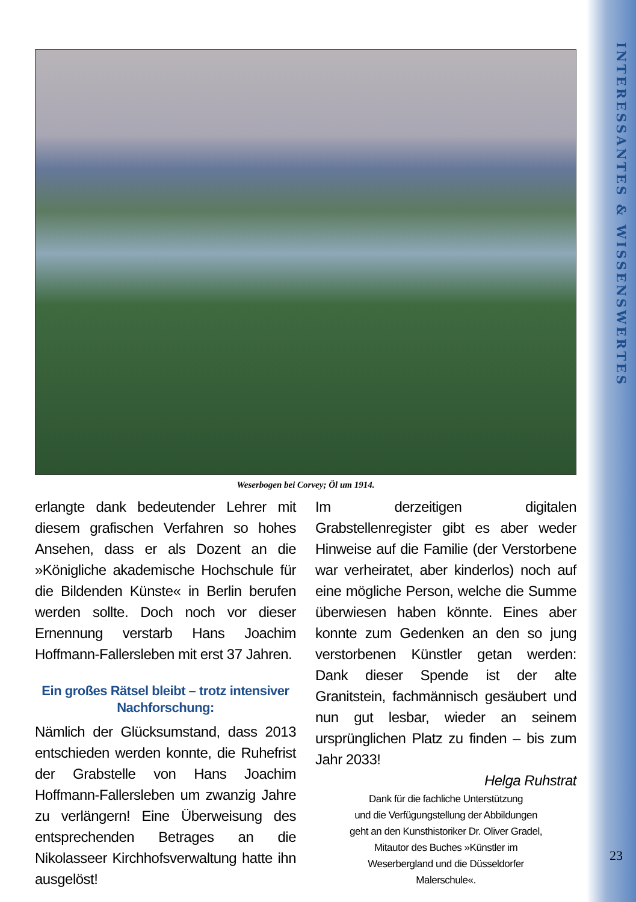INTERESSANTES & WISSENSWERTES
Weserbogen bei Corvey; Öl um 1914.
erlangte dank bedeutender Lehrer mit diesem grafischen Verfahren so hohes Ansehen, dass er als Dozent an die »Königliche akademische Hochschule für die Bildenden Künste« in Berlin berufen werden sollte. Doch noch vor dieser Ernennung verstarb Hans Joachim Hoffmann-Fallersleben mit erst 37 Jahren.
Ein großes Rätsel bleibt – trotz intensiver Nachforschung:
Nämlich der Glücksumstand, dass 2013 entschieden werden konnte, die Ruhefrist der Grabstelle von Hans Joachim Hoffmann-Fallersleben um zwanzig Jahre zu verlängern! Eine Überweisung des entsprechenden Betrages an die Nikolasseer Kirchhofsverwaltung hatte ihn ausgelöst!
Im derzeitigen digitalen Grabstellenregister gibt es aber weder Hinweise auf die Familie (der Verstorbene war verheiratet, aber kinderlos) noch auf eine mögliche Person, welche die Summe überwiesen haben könnte. Eines aber konnte zum Gedenken an den so jung verstorbenen Künstler getan werden: Dank dieser Spende ist der alte Granitstein, fachmännisch gesäubert und nun gut lesbar, wieder an seinem ursprünglichen Platz zu finden – bis zum Jahr 2033!
Helga Ruhstrat
Dank für die fachliche Unterstützung
und die Verfügungstellung der Abbildungen
geht an den Kunsthistoriker Dr. Oliver Gradel,
Mitautor des Buches »Künstler im
Weserbergland und die Düsseldorfer
Malerschule«.
23